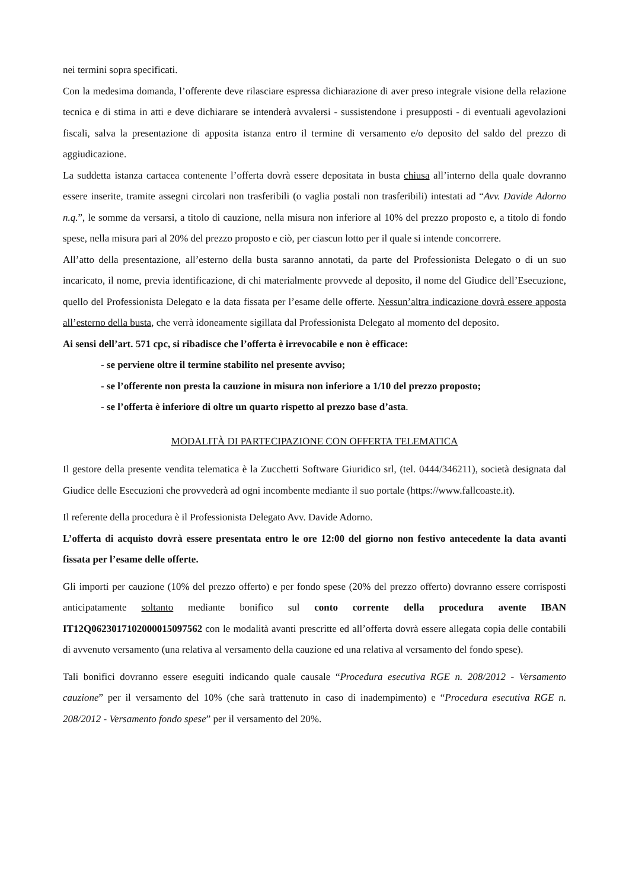nei termini sopra specificati.
Con la medesima domanda, l’offerente deve rilasciare espressa dichiarazione di aver preso integrale visione della relazione tecnica e di stima in atti e deve dichiarare se intenderà avvalersi - sussistendone i presupposti - di eventuali agevolazioni fiscali, salva la presentazione di apposita istanza entro il termine di versamento e/o deposito del saldo del prezzo di aggiudicazione.
La suddetta istanza cartacea contenente l’offerta dovrà essere depositata in busta chiusa all’interno della quale dovranno essere inserite, tramite assegni circolari non trasferibili (o vaglia postali non trasferibili) intestati ad “Avv. Davide Adorno n.q.”, le somme da versarsi, a titolo di cauzione, nella misura non inferiore al 10% del prezzo proposto e, a titolo di fondo spese, nella misura pari al 20% del prezzo proposto e ciò, per ciascun lotto per il quale si intende concorrere.
All’atto della presentazione, all’esterno della busta saranno annotati, da parte del Professionista Delegato o di un suo incaricato, il nome, previa identificazione, di chi materialmente provvede al deposito, il nome del Giudice dell’Esecuzione, quello del Professionista Delegato e la data fissata per l’esame delle offerte. Nessun’altra indicazione dovrà essere apposta all’esterno della busta, che verrà idoneamente sigillata dal Professionista Delegato al momento del deposito.
Ai sensi dell’art. 571 cpc, si ribadisce che l’offerta è irrevocabile e non è efficace:
- se perviene oltre il termine stabilito nel presente avviso;
- se l’offerente non presta la cauzione in misura non inferiore a 1/10 del prezzo proposto;
- se l’offerta è inferiore di oltre un quarto rispetto al prezzo base d’asta.
MODALITÀ DI PARTECIPAZIONE CON OFFERTA TELEMATICA
Il gestore della presente vendita telematica è la Zucchetti Software Giuridico srl, (tel. 0444/346211), società designata dal Giudice delle Esecuzioni che provvederà ad ogni incombente mediante il suo portale (https://www.fallcoaste.it).
Il referente della procedura è il Professionista Delegato Avv. Davide Adorno.
L’offerta di acquisto dovrà essere presentata entro le ore 12:00 del giorno non festivo antecedente la data avanti fissata per l’esame delle offerte.
Gli importi per cauzione (10% del prezzo offerto) e per fondo spese (20% del prezzo offerto) dovranno essere corrisposti anticipatamente soltanto mediante bonifico sul conto corrente della procedura avente IBAN IT12Q0623017102000015097562 con le modalità avanti prescritte ed all’offerta dovrà essere allegata copia delle contabili di avvenuto versamento (una relativa al versamento della cauzione ed una relativa al versamento del fondo spese).
Tali bonifici dovranno essere eseguiti indicando quale causale “Procedura esecutiva RGE n. 208/2012 - Versamento cauzione” per il versamento del 10% (che sarà trattenuto in caso di inadempimento) e “Procedura esecutiva RGE n. 208/2012 - Versamento fondo spese” per il versamento del 20%.